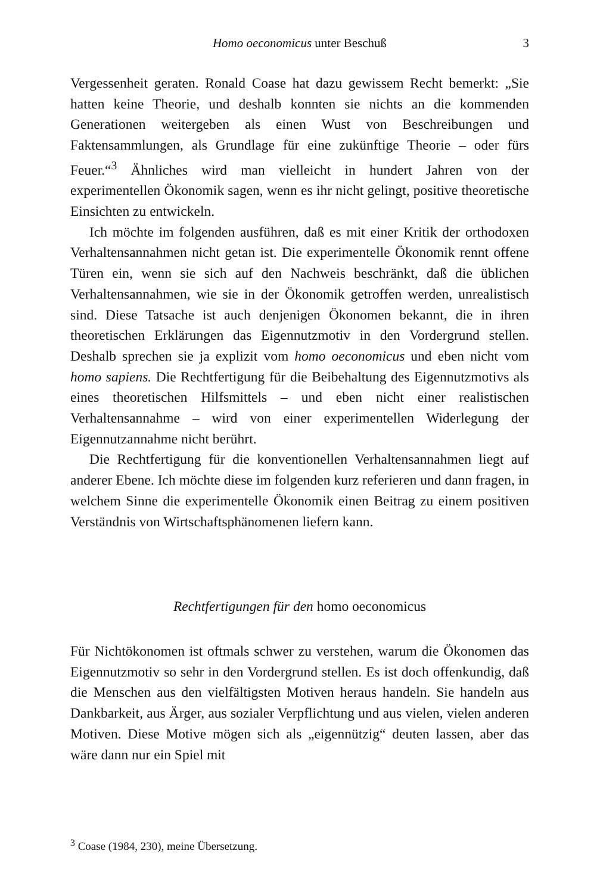Homo oeconomicus unter Beschuß
3
Vergessenheit geraten. Ronald Coase hat dazu gewissem Recht bemerkt: „Sie hatten keine Theorie, und deshalb konnten sie nichts an die kommenden Generationen weitergeben als einen Wust von Beschreibungen und Faktensammlungen, als Grundlage für eine zukünftige Theorie – oder fürs Feuer.“<sup>3</sup> Ähnliches wird man vielleicht in hundert Jahren von der experimentellen Ökonomik sagen, wenn es ihr nicht gelingt, positive theoretische Einsichten zu entwickeln.
Ich möchte im folgenden ausführen, daß es mit einer Kritik der orthodoxen Verhaltensannahmen nicht getan ist. Die experimentelle Ökonomik rennt offene Türen ein, wenn sie sich auf den Nachweis beschränkt, daß die üblichen Verhaltensannahmen, wie sie in der Ökonomik getroffen werden, unrealistisch sind. Diese Tatsache ist auch denjenigen Ökonomen bekannt, die in ihren theoretischen Erklärungen das Eigennutzmotiv in den Vordergrund stellen. Deshalb sprechen sie ja explizit vom homo oeconomicus und eben nicht vom homo sapiens. Die Rechtfertigung für die Beibehaltung des Eigennutzmotivs als eines theoretischen Hilfsmittels – und eben nicht einer realistischen Verhaltensannahme – wird von einer experimentellen Widerlegung der Eigennutzannahme nicht berührt.
Die Rechtfertigung für die konventionellen Verhaltensannahmen liegt auf anderer Ebene. Ich möchte diese im folgenden kurz referieren und dann fragen, in welchem Sinne die experimentelle Ökonomik einen Beitrag zu einem positiven Verständnis von Wirtschaftsphänomenen liefern kann.
Rechtfertigungen für den homo oeconomicus
Für Nichtökonomen ist oftmals schwer zu verstehen, warum die Ökonomen das Eigennutzmotiv so sehr in den Vordergrund stellen. Es ist doch offenkundig, daß die Menschen aus den vielfältigsten Motiven heraus handeln. Sie handeln aus Dankbarkeit, aus Ärger, aus sozialer Verpflichtung und aus vielen, vielen anderen Motiven. Diese Motive mögen sich als „eigennützig“ deuten lassen, aber das wäre dann nur ein Spiel mit
<sup>3</sup> Coase (1984, 230), meine Übersetzung.